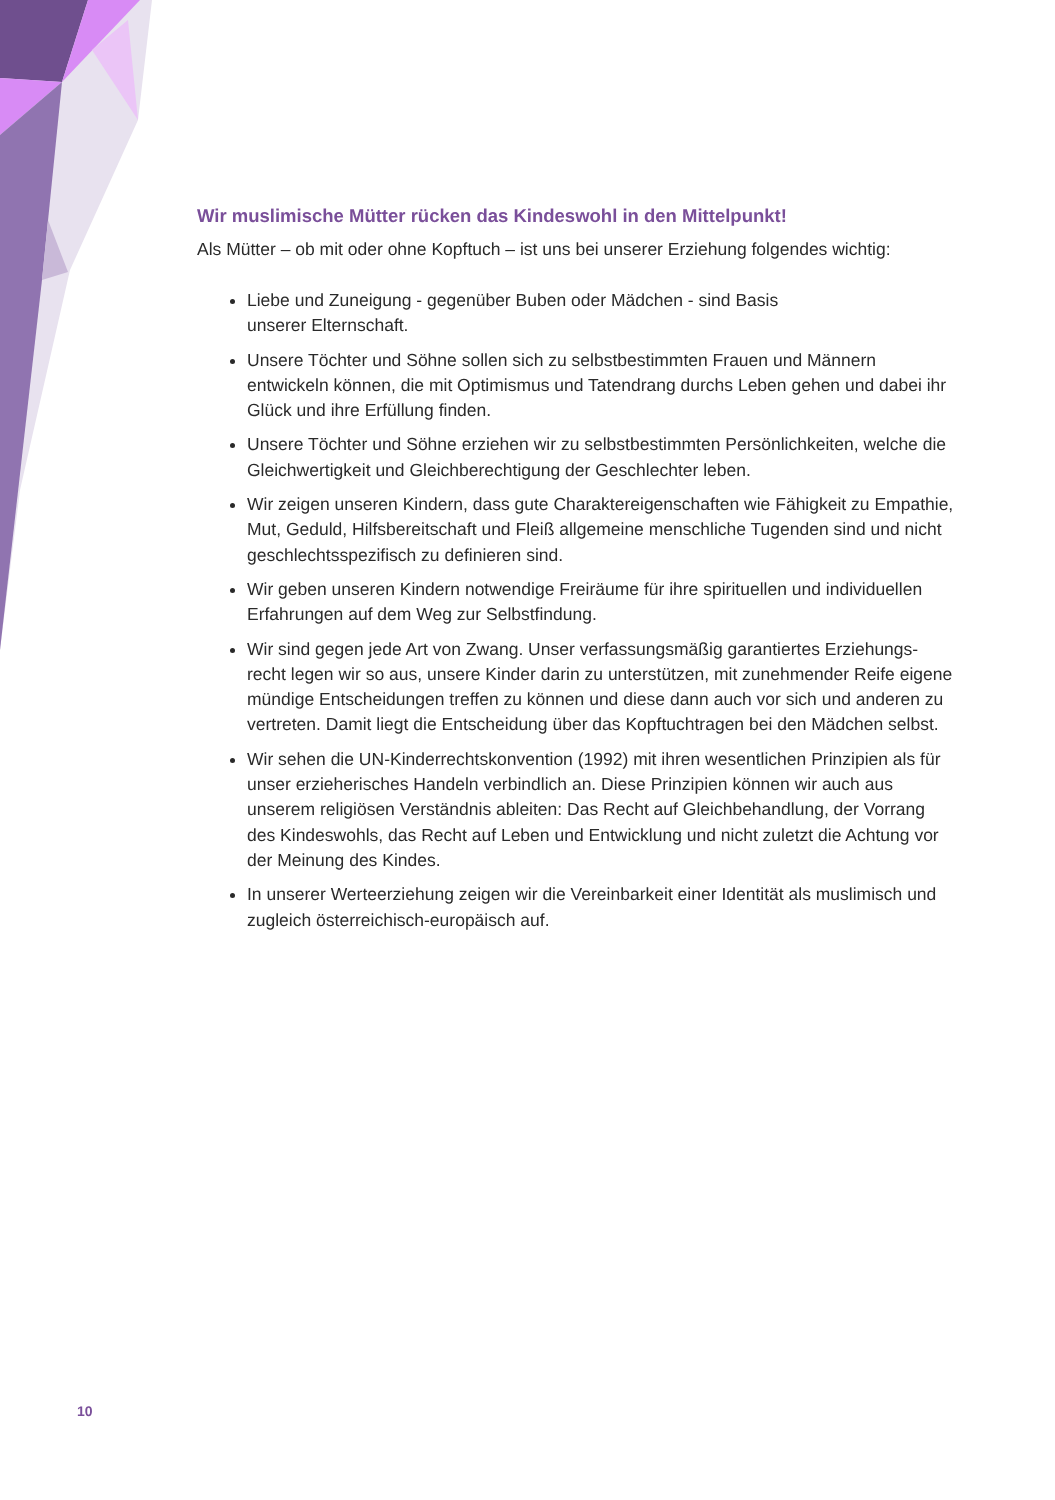Wir muslimische Mütter rücken das Kindeswohl in den Mittelpunkt!
Als Mütter – ob mit oder ohne Kopftuch – ist uns bei unserer Erziehung folgendes wichtig:
Liebe und Zuneigung - gegenüber Buben oder Mädchen - sind Basis
unserer Elternschaft.
Unsere Töchter und Söhne sollen sich zu selbstbestimmten Frauen und Männern entwickeln können, die mit Optimismus und Tatendrang durchs Leben gehen und dabei ihr Glück und ihre Erfüllung finden.
Unsere Töchter und Söhne erziehen wir zu selbstbestimmten Persönlichkeiten, welche die Gleichwertigkeit und Gleichberechtigung der Geschlechter leben.
Wir zeigen unseren Kindern, dass gute Charaktereigenschaften wie Fähigkeit zu Empathie, Mut, Geduld, Hilfsbereitschaft und Fleiß allgemeine menschliche Tugenden sind und nicht geschlechtsspezifisch zu definieren sind.
Wir geben unseren Kindern notwendige Freiräume für ihre spirituellen und individuellen Erfahrungen auf dem Weg zur Selbstfindung.
Wir sind gegen jede Art von Zwang. Unser verfassungsmäßig garantiertes Erziehungs-recht legen wir so aus, unsere Kinder darin zu unterstützen, mit zunehmender Reife eigene mündige Entscheidungen treffen zu können und diese dann auch vor sich und anderen zu vertreten. Damit liegt die Entscheidung über das Kopftuchtragen bei den Mädchen selbst.
Wir sehen die UN-Kinderrechtskonvention (1992) mit ihren wesentlichen Prinzipien als für unser erzieherisches Handeln verbindlich an. Diese Prinzipien können wir auch aus unserem religiösen Verständnis ableiten: Das Recht auf Gleichbehandlung, der Vorrang des Kindeswohls, das Recht auf Leben und Entwicklung und nicht zuletzt die Achtung vor der Meinung des Kindes.
In unserer Werteerziehung zeigen wir die Vereinbarkeit einer Identität als muslimisch und zugleich österreichisch-europäisch auf.
10